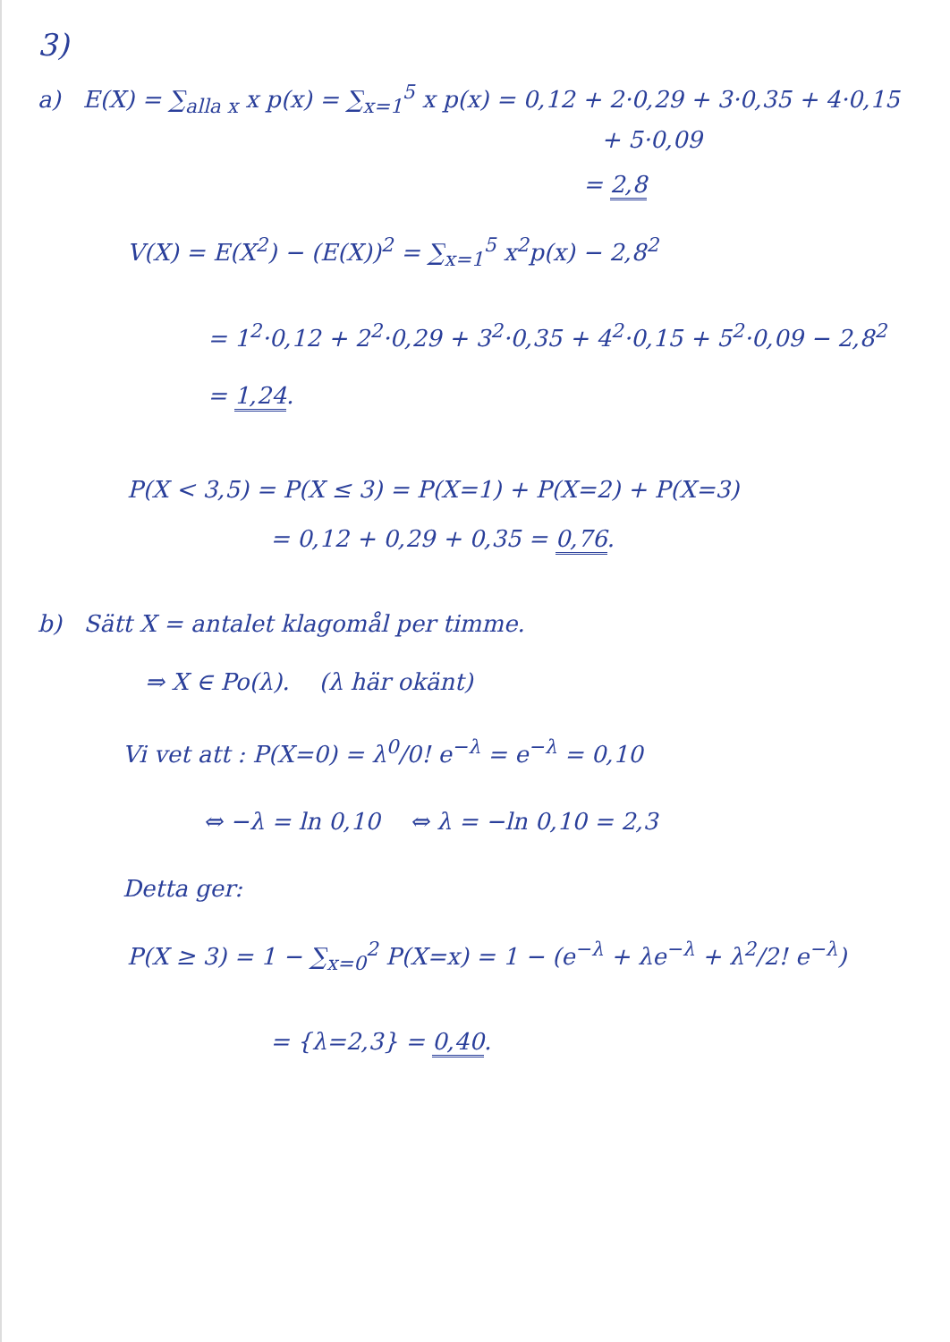3)
a) E(X) = ∑<sub>alla x</sub> x p(x) = ∑<sub>x=1</sub><sup>5</sup> x p(x) = 0,12 + 2·0,29 + 3·0,35 + 4·0,15
+ 5·0,09
= 2,8
V(X) = E(X<sup>2</sup>) − (E(X))<sup>2</sup> = ∑<sub>x=1</sub><sup>5</sup> x<sup>2</sup>p(x) − 2,8<sup>2</sup>
= 1<sup>2</sup>·0,12 + 2<sup>2</sup>·0,29 + 3<sup>2</sup>·0,35 + 4<sup>2</sup>·0,15 + 5<sup>2</sup>·0,09 − 2,8<sup>2</sup>
= 1,24.
P(X < 3,5) = P(X ≤ 3) = P(X=1) + P(X=2) + P(X=3)
= 0,12 + 0,29 + 0,35 = 0,76.
b) Sätt X = antalet klagomål per timme.
⇒ X ∈ Po(λ). (λ här okänt)
Vi vet att : P(X=0) = λ<sup>0</sup>/0! e<sup>−λ</sup> = e<sup>−λ</sup> = 0,10
⇔ −λ = ln 0,10 ⇔ λ = −ln 0,10 = 2,3
Detta ger:
P(X ≥ 3) = 1 − ∑<sub>x=0</sub><sup>2</sup> P(X=x) = 1 − (e<sup>−λ</sup> + λe<sup>−λ</sup> + λ<sup>2</sup>/2! e<sup>−λ</sup>)
= {λ=2,3} = 0,40.